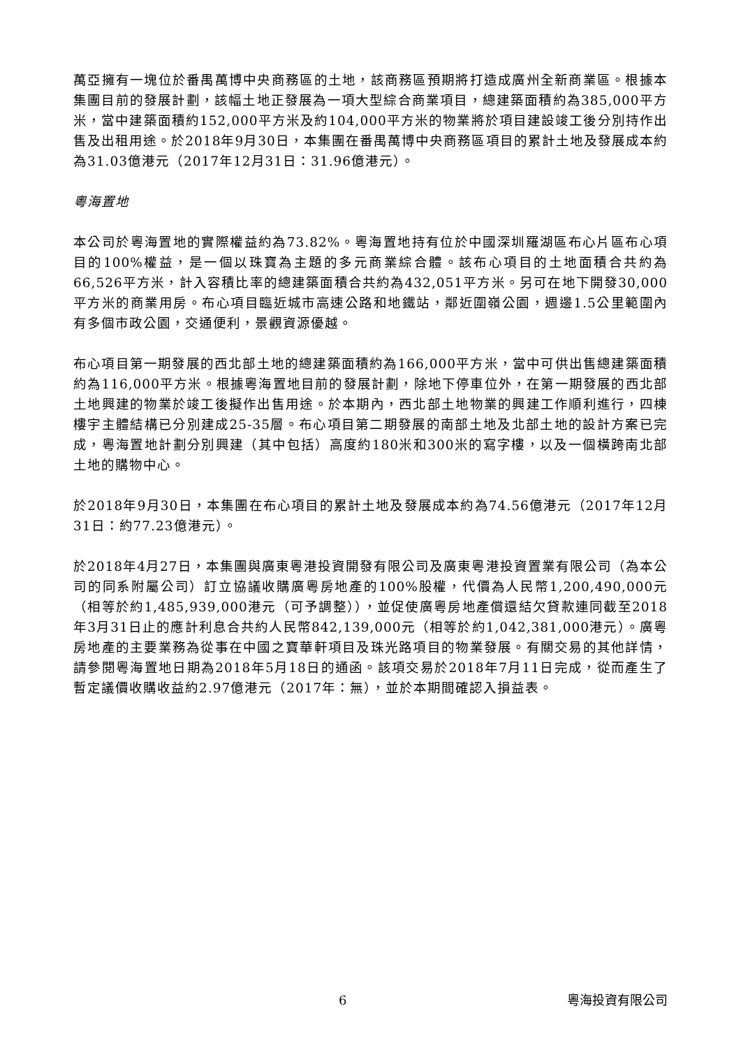萬亞擁有一塊位於番禺萬博中央商務區的土地，該商務區預期將打造成廣州全新商業區。根據本集團目前的發展計劃，該幅土地正發展為一項大型綜合商業項目，總建築面積約為385,000平方米，當中建築面積約152,000平方米及約104,000平方米的物業將於項目建設竣工後分別持作出售及出租用途。於2018年9月30日，本集團在番禺萬博中央商務區項目的累計土地及發展成本約為31.03億港元（2017年12月31日：31.96億港元）。
粵海置地
本公司於粵海置地的實際權益約為73.82%。粵海置地持有位於中國深圳羅湖區布心片區布心項目的100%權益，是一個以珠寶為主題的多元商業綜合體。該布心項目的土地面積合共約為66,526平方米，計入容積比率的總建築面積合共約為432,051平方米。另可在地下開發30,000平方米的商業用房。布心項目臨近城市高速公路和地鐵站，鄰近圍嶺公園，週邊1.5公里範圍內有多個市政公園，交通便利，景觀資源優越。
布心項目第一期發展的西北部土地的總建築面積約為166,000平方米，當中可供出售總建築面積約為116,000平方米。根據粵海置地目前的發展計劃，除地下停車位外，在第一期發展的西北部土地興建的物業於竣工後擬作出售用途。於本期內，西北部土地物業的興建工作順利進行，四棟樓宇主體結構已分別建成25-35層。布心項目第二期發展的南部土地及北部土地的設計方案已完成，粵海置地計劃分別興建（其中包括）高度約180米和300米的寫字樓，以及一個橫跨南北部土地的購物中心。
於2018年9月30日，本集團在布心項目的累計土地及發展成本約為74.56億港元（2017年12月31日：約77.23億港元）。
於2018年4月27日，本集團與廣東粵港投資開發有限公司及廣東粵港投資置業有限公司（為本公司的同系附屬公司）訂立協議收購廣粵房地產的100%股權，代價為人民幣1,200,490,000元（相等於約1,485,939,000港元（可予調整）），並促使廣粵房地產償還結欠貸款連同截至2018年3月31日止的應計利息合共約人民幣842,139,000元（相等於約1,042,381,000港元）。廣粵房地產的主要業務為從事在中國之寶華軒項目及珠光路項目的物業發展。有關交易的其他詳情，請參閱粵海置地日期為2018年5月18日的通函。該項交易於2018年7月11日完成，從而產生了暫定議價收購收益約2.97億港元（2017年：無），並於本期間確認入損益表。
6 粵海投資有限公司